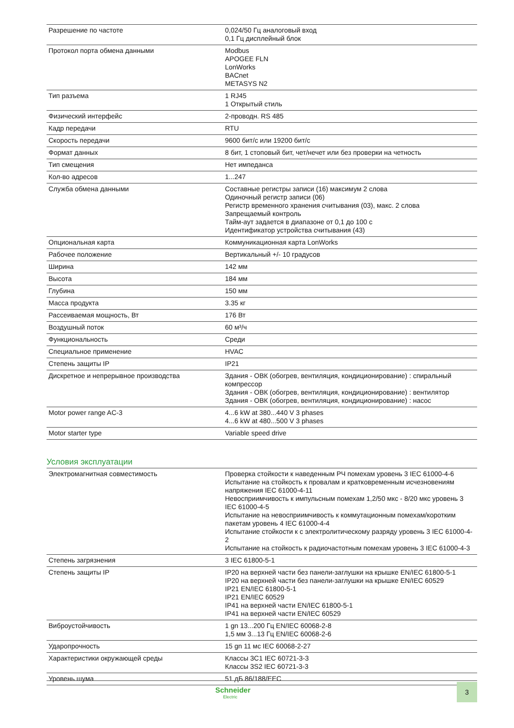| Разрешение по частоте | 0,024/50 Гц аналоговый вход 0,1 Гц дисплейный блок |
| Протокол порта обмена данными | Modbus APOGEE FLN LonWorks BACnet METASYS N2 |
| Тип разъема | 1 RJ45 1 Открытый стиль |
| Физический интерфейс | 2-проводн. RS 485 |
| Кадр передачи | RTU |
| Скорость передачи | 9600 бит/с или 19200 бит/с |
| Формат данных | 8 бит, 1 стоповый бит, чет/нечет или без проверки на четность |
| Тип смещения | Нет импеданса |
| Кол-во адресов | 1...247 |
| Служба обмена данными | Составные регистры записи (16) максимум 2 слова Одиночный регистр записи (06) Регистр временного хранения считывания (03), макс. 2 слова Запрещаемый контроль Тайм-аут задается в диапазоне от 0,1 до 100 с Идентификатор устройства считывания (43) |
| Опциональная карта | Коммуникационная карта LonWorks |
| Рабочее положение | Вертикальный +/- 10 градусов |
| Ширина | 142 мм |
| Высота | 184 мм |
| Глубина | 150 мм |
| Масса продукта | 3.35 кг |
| Рассеиваемая мощность, Вт | 176 Вт |
| Воздушный поток | 60 м³/ч |
| Функциональность | Среди |
| Специальное применение | HVAC |
| Степень защиты IP | IP21 |
| Дискретное и непрерывное производства | Здания - ОВК (обогрев, вентиляция, кондиционирование) : спиральный компрессор Здания - ОВК (обогрев, вентиляция, кондиционирование) : вентилятор Здания - ОВК (обогрев, вентиляция, кондиционирование) : насос |
| Motor power range AC-3 | 4...6 kW at 380...440 V 3 phases 4...6 kW at 480...500 V 3 phases |
| Motor starter type | Variable speed drive |
Условия эксплуатации
| Электромагнитная совместимость | Проверка стойкости к наведенным РЧ помехам уровень 3 IEC 61000-4-6 Испытание на стойкость к провалам и кратковременным исчезновениям напряжения IEC 61000-4-11 Невосприимчивость к импульсным помехам 1,2/50 мкс - 8/20 мкс уровень 3 IEC 61000-4-5 Испытание на невосприимчивость к коммутационным помехам/коротким пакетам уровень 4 IEC 61000-4-4 Испытание стойкости к с электролитическому разряду уровень 3 IEC 61000-4-2 Испытание на стойкость к радиочастотным помехам уровень 3 IEC 61000-4-3 |
| Степень загрязнения | 3 IEC 61800-5-1 |
| Степень защиты IP | IP20 на верхней части без панели-заглушки на крышке EN/IEC 61800-5-1 IP20 на верхней части без панели-заглушки на крышке EN/IEC 60529 IP21 EN/IEC 61800-5-1 IP21 EN/IEC 60529 IP41 на верхней части EN/IEC 61800-5-1 IP41 на верхней части EN/IEC 60529 |
| Виброустойчивость | 1 gn 13...200 Гц EN/IEC 60068-2-8 1,5 мм 3...13 Гц EN/IEC 60068-2-6 |
| Ударопрочность | 15 gn 11 мс IEC 60068-2-27 |
| Характеристики окружающей среды | Классы 3C1 IEC 60721-3-3 Классы 3S2 IEC 60721-3-3 |
| Уровень шума | 51 дБ 86/188/EEC |
Schneider
Electric
3